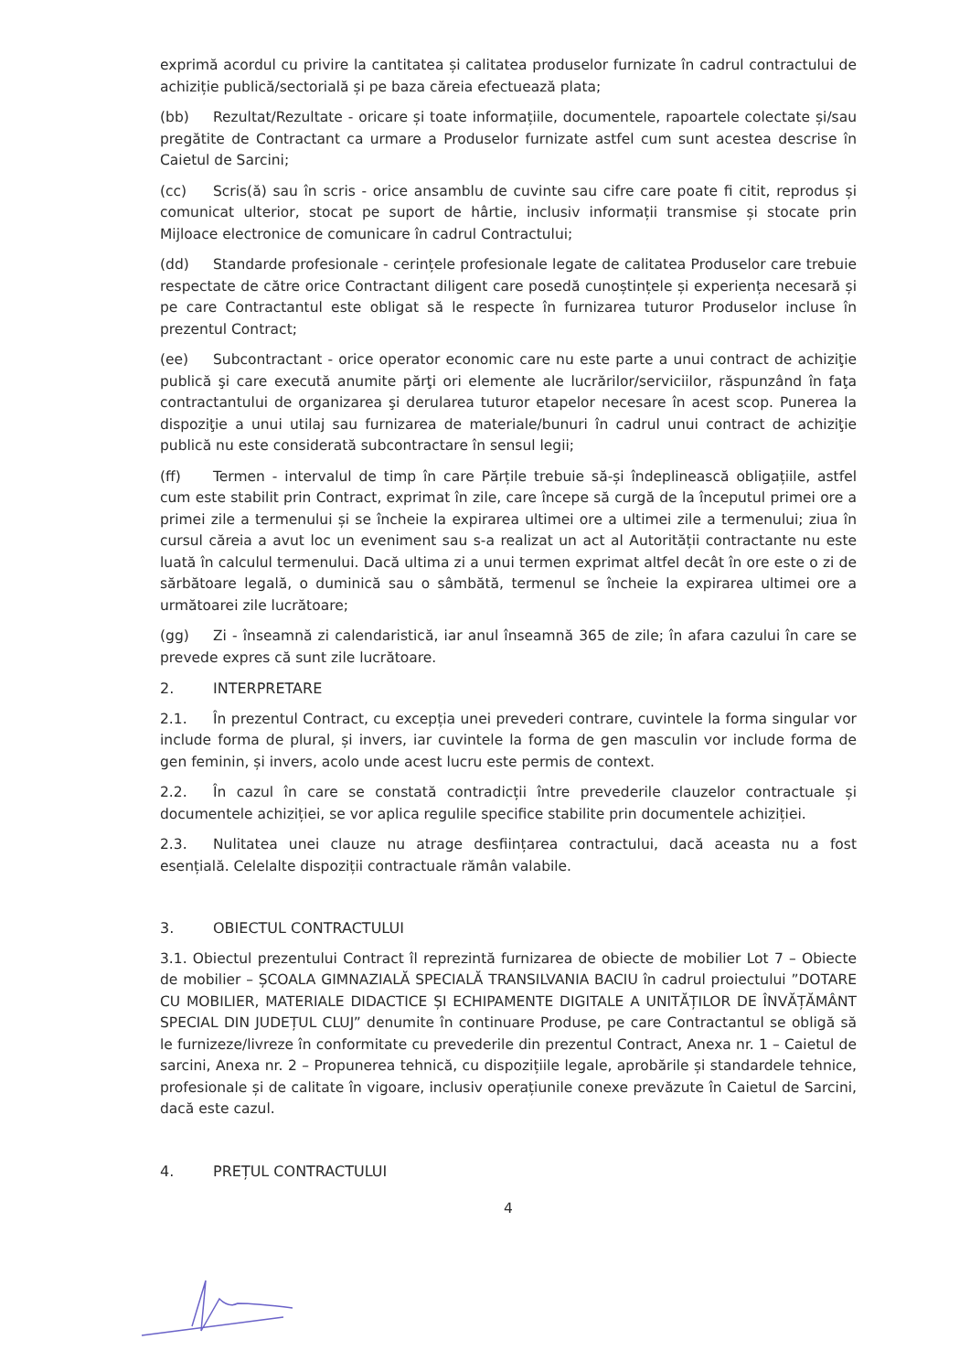exprimă acordul cu privire la cantitatea și calitatea produselor furnizate în cadrul contractului de achiziție publică/sectorială și pe baza căreia efectuează plata;
(bb) Rezultat/Rezultate - oricare și toate informațiile, documentele, rapoartele colectate și/sau pregătite de Contractant ca urmare a Produselor furnizate astfel cum sunt acestea descrise în Caietul de Sarcini;
(cc) Scris(ă) sau în scris - orice ansamblu de cuvinte sau cifre care poate fi citit, reprodus și comunicat ulterior, stocat pe suport de hârtie, inclusiv informații transmise și stocate prin Mijloace electronice de comunicare în cadrul Contractului;
(dd) Standarde profesionale - cerințele profesionale legate de calitatea Produselor care trebuie respectate de către orice Contractant diligent care posedă cunoștințele și experiența necesară și pe care Contractantul este obligat să le respecte în furnizarea tuturor Produselor incluse în prezentul Contract;
(ee) Subcontractant - orice operator economic care nu este parte a unui contract de achiziţie publică şi care execută anumite părţi ori elemente ale lucrărilor/serviciilor, răspunzând în faţa contractantului de organizarea şi derularea tuturor etapelor necesare în acest scop. Punerea la dispoziţie a unui utilaj sau furnizarea de materiale/bunuri în cadrul unui contract de achiziţie publică nu este considerată subcontractare în sensul legii;
(ff) Termen - intervalul de timp în care Părțile trebuie să-și îndeplinească obligațiile, astfel cum este stabilit prin Contract, exprimat în zile, care începe să curgă de la începutul primei ore a primei zile a termenului și se încheie la expirarea ultimei ore a ultimei zile a termenului; ziua în cursul căreia a avut loc un eveniment sau s-a realizat un act al Autorității contractante nu este luată în calculul termenului. Dacă ultima zi a unui termen exprimat altfel decât în ore este o zi de sărbătoare legală, o duminică sau o sâmbătă, termenul se încheie la expirarea ultimei ore a următoarei zile lucrătoare;
(gg) Zi - înseamnă zi calendaristică, iar anul înseamnă 365 de zile; în afara cazului în care se prevede expres că sunt zile lucrătoare.
2. INTERPRETARE
2.1. În prezentul Contract, cu excepția unei prevederi contrare, cuvintele la forma singular vor include forma de plural, și invers, iar cuvintele la forma de gen masculin vor include forma de gen feminin, și invers, acolo unde acest lucru este permis de context.
2.2. În cazul în care se constată contradicții între prevederile clauzelor contractuale și documentele achiziției, se vor aplica regulile specifice stabilite prin documentele achiziției.
2.3. Nulitatea unei clauze nu atrage desființarea contractului, dacă aceasta nu a fost esențială. Celelalte dispoziții contractuale rămân valabile.
3. OBIECTUL CONTRACTULUI
3.1. Obiectul prezentului Contract îl reprezintă furnizarea de obiecte de mobilier Lot 7 – Obiecte de mobilier – ȘCOALA GIMNAZIALĂ SPECIALĂ TRANSILVANIA BACIU în cadrul proiectului ”DOTARE CU MOBILIER, MATERIALE DIDACTICE ȘI ECHIPAMENTE DIGITALE A UNITĂȚILOR DE ÎNVĂȚĂMÂNT SPECIAL DIN JUDEȚUL CLUJ” denumite în continuare Produse, pe care Contractantul se obligă să le furnizeze/livreze în conformitate cu prevederile din prezentul Contract, Anexa nr. 1 – Caietul de sarcini, Anexa nr. 2 – Propunerea tehnică, cu dispozițiile legale, aprobările și standardele tehnice, profesionale și de calitate în vigoare, inclusiv operațiunile conexe prevăzute în Caietul de Sarcini, dacă este cazul.
4. PREȚUL CONTRACTULUI
4